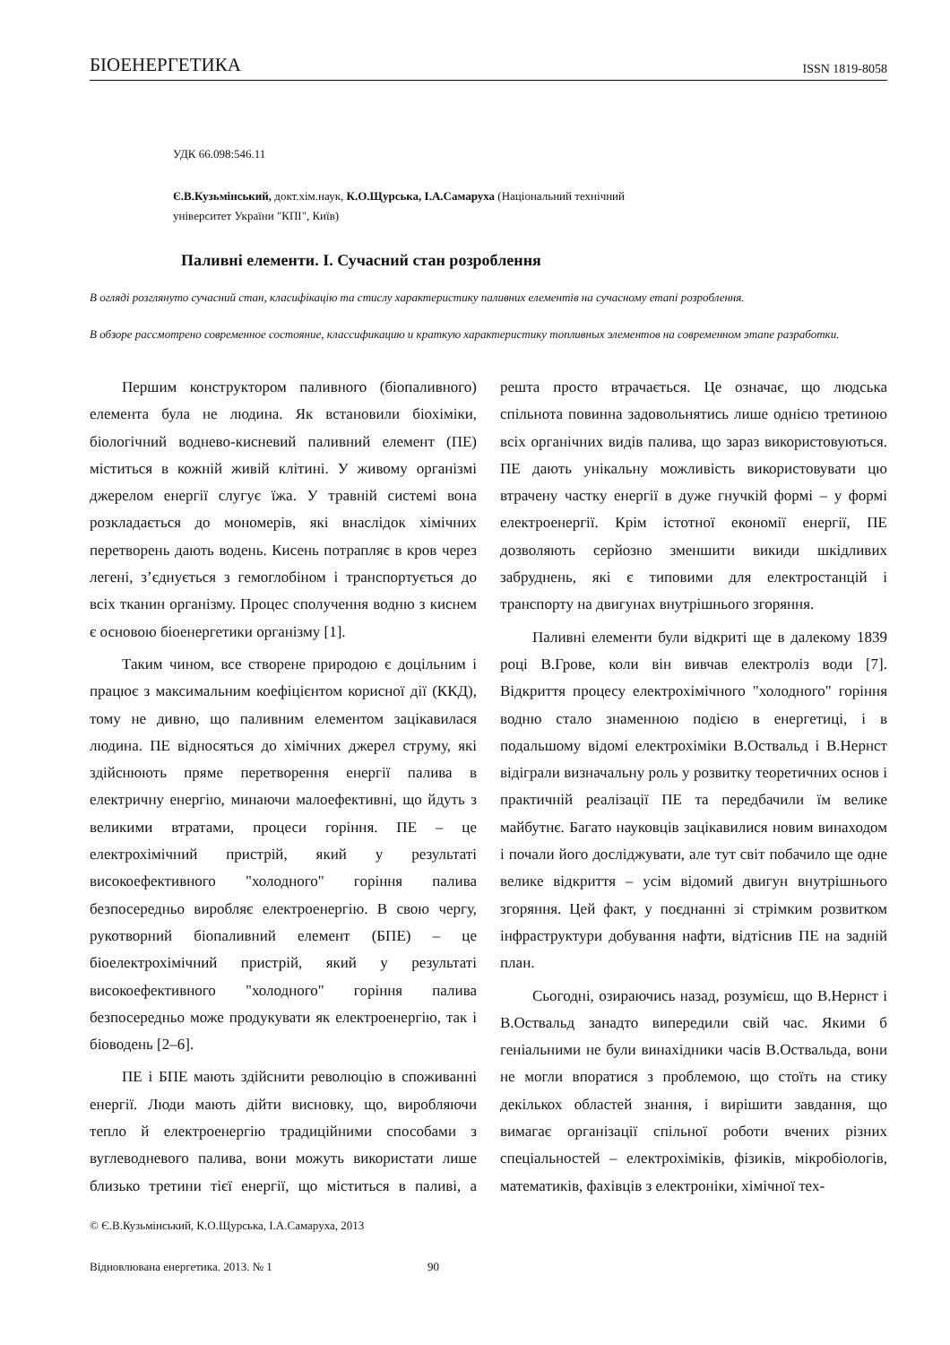БІОЕНЕРГЕТИКА ISSN 1819-8058
УДК 66.098:546.11
Є.В.Кузьмінський, докт.хім.наук, К.О.Щурська, І.А.Самаруха (Національний технічний
університет України "КПІ", Київ)
Паливні елементи. І. Сучасний стан розроблення
В огляді розглянуто сучасний стан, класифікацію та стислу характеристику паливних елементів на сучасному етапі розроблення.
В обзоре рассмотрено современное состояние, классификацию и краткую характеристику топливных элементов на современном этапе разработки.
Першим конструктором паливного (біопаливного) елемента була не людина. Як встановили біохіміки, біологічний воднево-кисневий паливний елемент (ПЕ) міститься в кожній живій клітині. У живому організмі джерелом енергії слугує їжа. У травній системі вона розкладається до мономерів, які внаслідок хімічних перетворень дають водень. Кисень потрапляє в кров через легені, з’єднується з гемоглобіном і транспортується до всіх тканин організму. Процес сполучення водню з киснем є основою біоенергетики організму [1].
Таким чином, все створене природою є доцільним і працює з максимальним коефіцієнтом корисної дії (ККД), тому не дивно, що паливним елементом зацікавилася людина. ПЕ відносяться до хімічних джерел струму, які здійснюють пряме перетворення енергії палива в електричну енергію, минаючи малоефективні, що йдуть з великими втратами, процеси горіння. ПЕ – це електрохімічний пристрій, який у результаті високоефективного "холодного" горіння палива безпосередньо виробляє електроенергію. В свою чергу, рукотворний біопаливний елемент (БПЕ) – це біоелектрохімічний пристрій, який у результаті високоефективного "холодного" горіння палива безпосередньо може продукувати як електроенергію, так і біоводень [2–6].
ПЕ і БПЕ мають здійснити революцію в споживанні енергії. Люди мають дійти висновку, що, виробляючи тепло й електроенергію традиційними способами з вуглеводневого палива, вони можуть використати лише близько третини тієї енергії, що міститься в паливі, а решта просто втрачається. Це означає, що людська спільнота повинна задовольнятись лише однією третиною всіх органічних видів палива, що зараз використовуються. ПЕ дають унікальну можливість використовувати цю втрачену частку енергії в дуже гнучкій формі – у формі електроенергії. Крім істотної економії енергії, ПЕ дозволяють серйозно зменшити викиди шкідливих забруднень, які є типовими для електростанцій і транспорту на двигунах внутрішнього згоряння.
Паливні елементи були відкриті ще в далекому 1839 році В.Грове, коли він вивчав електроліз води [7]. Відкриття процесу електрохімічного "холодного" горіння водню стало знаменною подією в енергетиці, і в подальшому відомі електрохіміки В.Оствальд і В.Нернст відіграли визначальну роль у розвитку теоретичних основ і практичній реалізації ПЕ та передбачили їм велике майбутнє. Багато науковців зацікавилися новим винаходом і почали його досліджувати, але тут світ побачило ще одне велике відкриття – усім відомий двигун внутрішнього згоряння. Цей факт, у поєднанні зі стрімким розвитком інфраструктури добування нафти, відтіснив ПЕ на задній план.
Сьогодні, озираючись назад, розумієш, що В.Нернст і В.Оствальд занадто випередили свій час. Якими б геніальними не були винахідники часів В.Оствальда, вони не могли впоратися з проблемою, що стоїть на стику декількох областей знання, і вирішити завдання, що вимагає організації спільної роботи вчених різних спеціальностей – електрохіміків, фізиків, мікробіологів, математиків, фахівців з електроніки, хімічної тех-
© Є.В.Кузьмінський, К.О.Щурська, І.А.Самаруха, 2013
Відновлювана енергетика. 2013. № 1 90